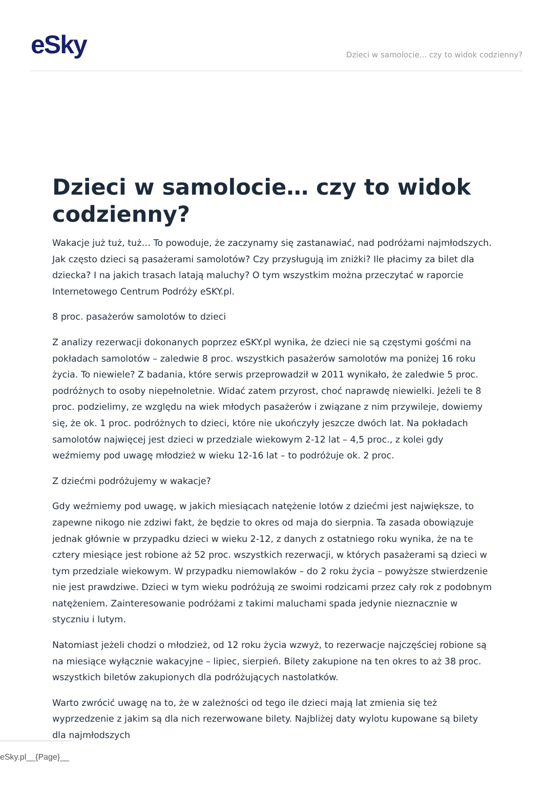eSky
Dzieci w samolocie... czy to widok codzienny?
Dzieci w samolocie… czy to widok codzienny?
Wakacje już tuż, tuż… To powoduje, że zaczynamy się zastanawiać, nad podróżami najmłodszych. Jak często dzieci są pasażerami samolotów? Czy przysługują im zniżki? Ile płacimy za bilet dla dziecka? I na jakich trasach latają maluchy? O tym wszystkim można przeczytać w raporcie Internetowego Centrum Podróży eSKY.pl.
8 proc. pasażerów samolotów to dzieci
Z analizy rezerwacji dokonanych poprzez eSKY.pl wynika, że dzieci nie są częstymi gośćmi na pokładach samolotów – zaledwie 8 proc. wszystkich pasażerów samolotów ma poniżej 16 roku życia. To niewiele? Z badania, które serwis przeprowadził w 2011 wynikało, że zaledwie 5 proc. podróżnych to osoby niepełnoletnie. Widać zatem przyrost, choć naprawdę niewielki. Jeżeli te 8 proc. podzielimy, ze względu na wiek młodych pasażerów i związane z nim przywileje, dowiemy się, że ok. 1 proc. podróżnych to dzieci, które nie ukończyły jeszcze dwóch lat. Na pokładach samolotów najwięcej jest dzieci w przedziale wiekowym 2-12 lat – 4,5 proc., z kolei gdy weźmiemy pod uwagę młodzież w wieku 12-16 lat – to podróżuje ok. 2 proc.
Z dziećmi podróżujemy w wakacje?
Gdy weźmiemy pod uwagę, w jakich miesiącach natężenie lotów z dziećmi jest największe, to zapewne nikogo nie zdziwi fakt, że będzie to okres od maja do sierpnia. Ta zasada obowiązuje jednak głównie w przypadku dzieci w wieku 2-12, z danych z ostatniego roku wynika, że na te cztery miesiące jest robione aż 52 proc. wszystkich rezerwacji, w których pasażerami są dzieci w tym przedziale wiekowym. W przypadku niemowlaków – do 2 roku życia – powyższe stwierdzenie nie jest prawdziwe. Dzieci w tym wieku podróżują ze swoimi rodzicami przez cały rok z podobnym natężeniem. Zainteresowanie podróżami z takimi maluchami spada jedynie nieznacznie w styczniu i lutym.
Natomiast jeżeli chodzi o młodzież, od 12 roku życia wzwyż, to rezerwacje najczęściej robione są na miesiące wyłącznie wakacyjne – lipiec, sierpień. Bilety zakupione na ten okres to aż 38 proc. wszystkich biletów zakupionych dla podróżujących nastolatków.
Warto zwrócić uwagę na to, że w zależności od tego ile dzieci mają lat zmienia się też wyprzedzenie z jakim są dla nich rezerwowane bilety. Najbliżej daty wylotu kupowane są bilety dla najmłodszych
eSky.pl__{Page}__